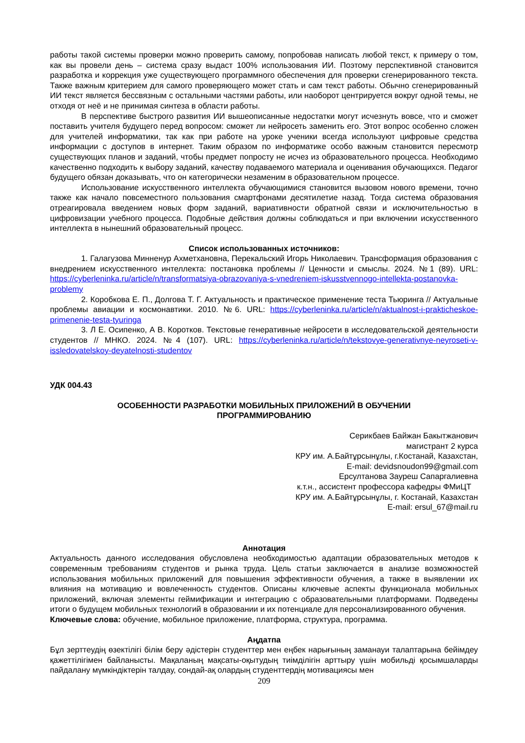работы такой системы проверки можно проверить самому, попробовав написать любой текст, к примеру о том, как вы провели день – система сразу выдаст 100% использования ИИ. Поэтому перспективной становится разработка и коррекция уже существующего программного обеспечения для проверки сгенерированного текста. Также важным критерием для самого проверяющего может стать и сам текст работы. Обычно сгенерированный ИИ текст является бессвязным с остальными частями работы, или наоборот центрируется вокруг одной темы, не отходя от неё и не принимая синтеза в области работы.
В перспективе быстрого развития ИИ вышеописанные недостатки могут исчезнуть вовсе, что и сможет поставить учителя будущего перед вопросом: сможет ли нейросеть заменить его. Этот вопрос особенно сложен для учителей информатики, так как при работе на уроке ученики всегда используют цифровые средства информации с доступов в интернет. Таким образом по информатике особо важным становится пересмотр существующих планов и заданий, чтобы предмет попросту не исчез из образовательного процесса. Необходимо качественно подходить к выбору заданий, качеству подаваемого материала и оценивания обучающихся. Педагог будущего обязан доказывать, что он категорически незаменим в образовательном процессе.
Использование искусственного интеллекта обучающимися становится вызовом нового времени, точно также как начало повсеместного пользования смартфонами десятилетие назад. Тогда система образования отреагировала введением новых форм заданий, вариативности обратной связи и исключительностью в цифровизации учебного процесса. Подобные действия должны соблюдаться и при включении искусственного интеллекта в нынешний образовательный процесс.
Список использованных источников:
1. Галагузова Минненур Ахметхановна, Перекальский Игорь Николаевич. Трансформация образования с внедрением искусственного интеллекта: постановка проблемы // Ценности и смыслы. 2024. №1 (89). URL: https://cyberleninka.ru/article/n/transformatsiya-obrazovaniya-s-vnedreniem-iskusstvennogo-intellekta-postanovka-problemy
2. Коробкова Е. П., Долгова Т. Г. Актуальность и практическое применение теста Тьюринга // Актуальные проблемы авиации и космонавтики. 2010. №6. URL: https://cyberleninka.ru/article/n/aktualnost-i-prakticheskoe-primenenie-testa-tyuringa
3. Л Е. Осипенко, А В. Коротков. Текстовые генеративные нейросети в исследовательской деятельности студентов // МНКО. 2024. №4 (107). URL: https://cyberleninka.ru/article/n/tekstovye-generativnye-neyroseti-v-issledovatelskoy-deyatelnosti-studentov
УДК 004.43
ОСОБЕННОСТИ РАЗРАБОТКИ МОБИЛЬНЫХ ПРИЛОЖЕНИЙ В ОБУЧЕНИИ
ПРОГРАММИРОВАНИЮ
Серикбаев Байжан Бакытжанович
магистрант 2 курса
КРУ им. А.Байтұрсынұлы, г.Костанай, Казахстан,
E-mail: devidsnoudon99@gmail.com
Ерсултанова Зауреш Сапаргалиевна
к.т.н., ассистент профессора кафедры ФМиЦТ
КРУ им. А.Байтұрсынұлы, г. Костанай, Казахстан
E-mail: ersul_67@mail.ru
Аннотация
Актуальность данного исследования обусловлена необходимостью адаптации образовательных методов к современным требованиям студентов и рынка труда. Цель статьи заключается в анализе возможностей использования мобильных приложений для повышения эффективности обучения, а также в выявлении их влияния на мотивацию и вовлеченность студентов. Описаны ключевые аспекты функционала мобильных приложений, включая элементы геймификации и интеграцию с образовательными платформами. Подведены итоги о будущем мобильных технологий в образовании и их потенциале для персонализированного обучения.
Ключевые слова: обучение, мобильное приложение, платформа, структура, программа.
Аңдатпа
Бұл зерттеудің өзектілігі білім беру әдістерін студенттер мен еңбек нарығының заманауи талаптарына бейімдеу қажеттілігімен байланысты. Мақаланың мақсаты-оқытудың тиімділігін арттыру үшін мобильді қосымшаларды пайдалану мүмкіндіктерін талдау, сондай-ақ олардың студенттердің мотивациясы мен
209